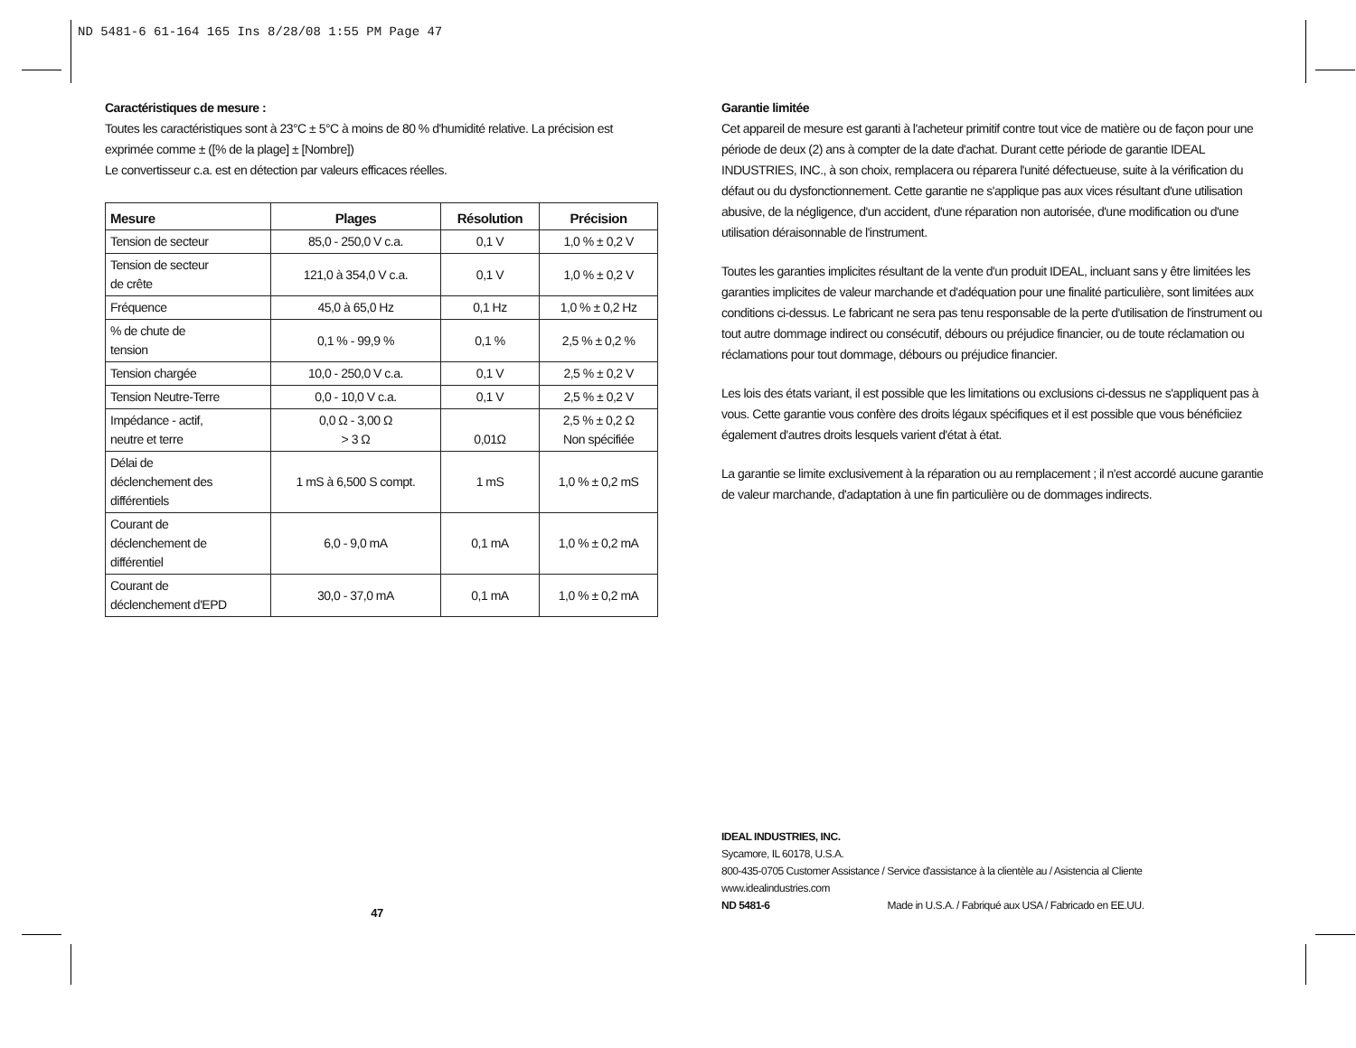ND 5481-6 61-164 165 Ins 8/28/08 1:55 PM Page 47
Caractéristiques de mesure :
Toutes les caractéristiques sont à 23°C ± 5°C à moins de 80 % d'humidité relative. La précision est exprimée comme ± ([% de la plage] ± [Nombre])
Le convertisseur c.a. est en détection par valeurs efficaces réelles.
| Mesure | Plages | Résolution | Précision |
| --- | --- | --- | --- |
| Tension de secteur | 85,0 - 250,0 V c.a. | 0,1 V | 1,0 % ± 0,2 V |
| Tension de secteur de crête | 121,0 à 354,0 V c.a. | 0,1 V | 1,0 % ± 0,2 V |
| Fréquence | 45,0 à 65,0 Hz | 0,1 Hz | 1,0 % ± 0,2 Hz |
| % de chute de tension | 0,1 % - 99,9 % | 0,1 % | 2,5 % ± 0,2 % |
| Tension chargée | 10,0 - 250,0 V c.a. | 0,1 V | 2,5 % ± 0,2 V |
| Tension Neutre-Terre | 0,0 - 10,0 V c.a. | 0,1 V | 2,5 % ± 0,2 V |
| Impédance - actif, neutre et terre | 0,0 Ω - 3,00 Ω > 3 Ω | 0,01Ω | 2,5 % ± 0,2 Ω Non spécifiée |
| Délai de déclenchement des différentiels | 1 mS à 6,500 S compt. | 1 mS | 1,0 % ± 0,2 mS |
| Courant de déclenchement de différentiel | 6,0 - 9,0 mA | 0,1 mA | 1,0 % ± 0,2 mA |
| Courant de déclenchement d'EPD | 30,0 - 37,0 mA | 0,1 mA | 1,0 % ± 0,2 mA |
47
Garantie limitée
Cet appareil de mesure est garanti à l'acheteur primitif contre tout vice de matière ou de façon pour une période de deux (2) ans à compter de la date d'achat. Durant cette période de garantie IDEAL INDUSTRIES, INC., à son choix, remplacera ou réparera l'unité défectueuse, suite à la vérification du défaut ou du dysfonctionnement. Cette garantie ne s'applique pas aux vices résultant d'une utilisation abusive, de la négligence, d'un accident, d'une réparation non autorisée, d'une modification ou d'une utilisation déraisonnable de l'instrument.
Toutes les garanties implicites résultant de la vente d'un produit IDEAL, incluant sans y être limitées les garanties implicites de valeur marchande et d'adéquation pour une finalité particulière, sont limitées aux conditions ci-dessus. Le fabricant ne sera pas tenu responsable de la perte d'utilisation de l'instrument ou tout autre dommage indirect ou consécutif, débours ou préjudice financier, ou de toute réclamation ou réclamations pour tout dommage, débours ou préjudice financier.
Les lois des états variant, il est possible que les limitations ou exclusions ci-dessus ne s'appliquent pas à vous. Cette garantie vous confère des droits légaux spécifiques et il est possible que vous bénéficiiez également d'autres droits lesquels varient d'état à état.
La garantie se limite exclusivement à la réparation ou au remplacement ; il n'est accordé aucune garantie de valeur marchande, d'adaptation à une fin particulière ou de dommages indirects.
IDEAL INDUSTRIES, INC.
Sycamore, IL 60178, U.S.A.
800-435-0705 Customer Assistance / Service d'assistance à la clientèle au / Asistencia al Cliente
www.idealindustries.com
ND 5481-6 Made in U.S.A. / Fabriqué aux USA / Fabricado en EE.UU.